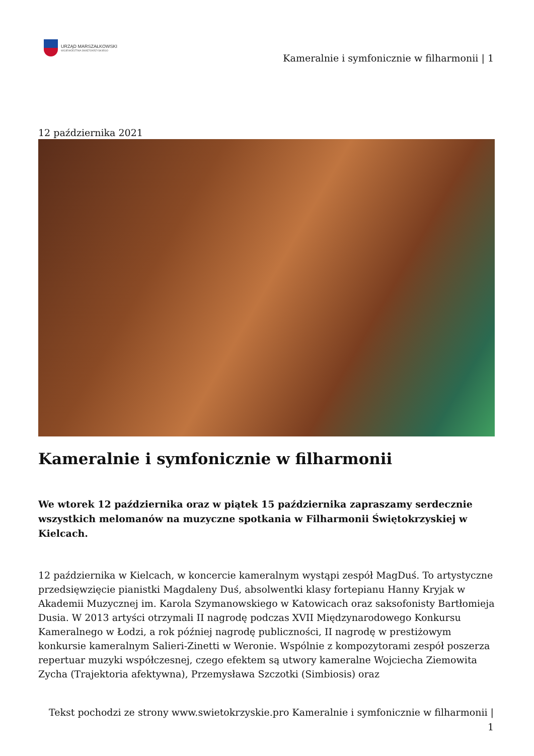URZĄD MARSZAŁKOWSKI
WOJEWÓDZTWA ŚWIĘTOKRZYSKIEGO
Kameralnie i symfonicznie w filharmonii | 1
12 października 2021
Kameralnie i symfonicznie w filharmonii
We wtorek 12 października oraz w piątek 15 października zapraszamy serdecznie wszystkich melomanów na muzyczne spotkania w Filharmonii Świętokrzyskiej w Kielcach.
12 października w Kielcach, w koncercie kameralnym wystąpi zespół MagDuś. To artystyczne przedsięwzięcie pianistki Magdaleny Duś, absolwentki klasy fortepianu Hanny Kryjak w Akademii Muzycznej im. Karola Szymanowskiego w Katowicach oraz saksofonisty Bartłomieja Dusia. W 2013 artyści otrzymali II nagrodę podczas XVII Międzynarodowego Konkursu Kameralnego w Łodzi, a rok później nagrodę publiczności, II nagrodę w prestiżowym konkursie kameralnym Salieri-Zinetti w Weronie. Wspólnie z kompozytorami zespół poszerza repertuar muzyki współczesnej, czego efektem są utwory kameralne Wojciecha Ziemowita Zycha (Trajektoria afektywna), Przemysława Szczotki (Simbiosis) oraz
Tekst pochodzi ze strony www.swietokrzyskie.pro Kameralnie i symfonicznie w filharmonii |
1